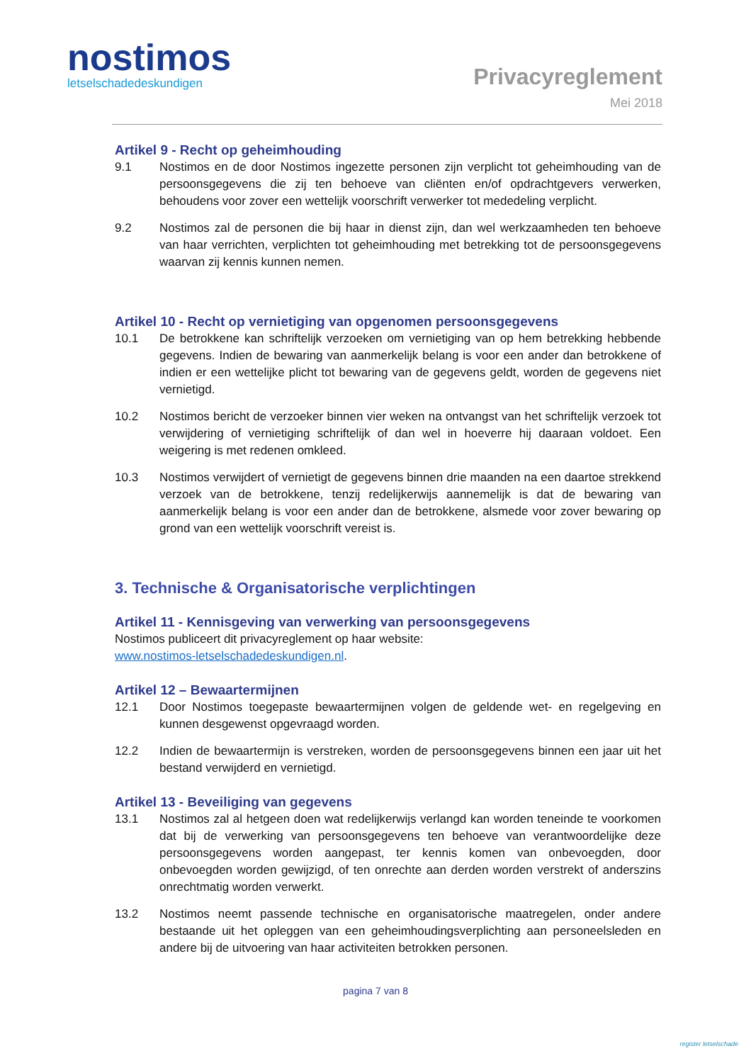nostimos
letselschadedeskundigen
Privacyreglement
Mei 2018
Artikel 9 - Recht op geheimhouding
9.1 Nostimos en de door Nostimos ingezette personen zijn verplicht tot geheimhouding van de persoonsgegevens die zij ten behoeve van cliënten en/of opdrachtgevers verwerken, behoudens voor zover een wettelijk voorschrift verwerker tot mededeling verplicht.
9.2 Nostimos zal de personen die bij haar in dienst zijn, dan wel werkzaamheden ten behoeve van haar verrichten, verplichten tot geheimhouding met betrekking tot de persoonsgegevens waarvan zij kennis kunnen nemen.
Artikel 10 - Recht op vernietiging van opgenomen persoonsgegevens
10.1 De betrokkene kan schriftelijk verzoeken om vernietiging van op hem betrekking hebbende gegevens. Indien de bewaring van aanmerkelijk belang is voor een ander dan betrokkene of indien er een wettelijke plicht tot bewaring van de gegevens geldt, worden de gegevens niet vernietigd.
10.2 Nostimos bericht de verzoeker binnen vier weken na ontvangst van het schriftelijk verzoek tot verwijdering of vernietiging schriftelijk of dan wel in hoeverre hij daaraan voldoet. Een weigering is met redenen omkleed.
10.3 Nostimos verwijdert of vernietigt de gegevens binnen drie maanden na een daartoe strekkend verzoek van de betrokkene, tenzij redelijkerwijs aannemelijk is dat de bewaring van aanmerkelijk belang is voor een ander dan de betrokkene, alsmede voor zover bewaring op grond van een wettelijk voorschrift vereist is.
3. Technische & Organisatorische verplichtingen
Artikel 11 - Kennisgeving van verwerking van persoonsgegevens
Nostimos publiceert dit privacyreglement op haar website:
www.nostimos-letselschadedeskundigen.nl.
Artikel 12 – Bewaartermijnen
12.1 Door Nostimos toegepaste bewaartermijnen volgen de geldende wet- en regelgeving en kunnen desgewenst opgevraagd worden.
12.2 Indien de bewaartermijn is verstreken, worden de persoonsgegevens binnen een jaar uit het bestand verwijderd en vernietigd.
Artikel 13 - Beveiliging van gegevens
13.1 Nostimos zal al hetgeen doen wat redelijkerwijs verlangd kan worden teneinde te voorkomen dat bij de verwerking van persoonsgegevens ten behoeve van verantwoordelijke deze persoonsgegevens worden aangepast, ter kennis komen van onbevoegden, door onbevoegden worden gewijzigd, of ten onrechte aan derden worden verstrekt of anderszins onrechtmatig worden verwerkt.
13.2 Nostimos neemt passende technische en organisatorische maatregelen, onder andere bestaande uit het opleggen van een geheimhoudingsverplichting aan personeelsleden en andere bij de uitvoering van haar activiteiten betrokken personen.
pagina 7 van 8
register letselschade